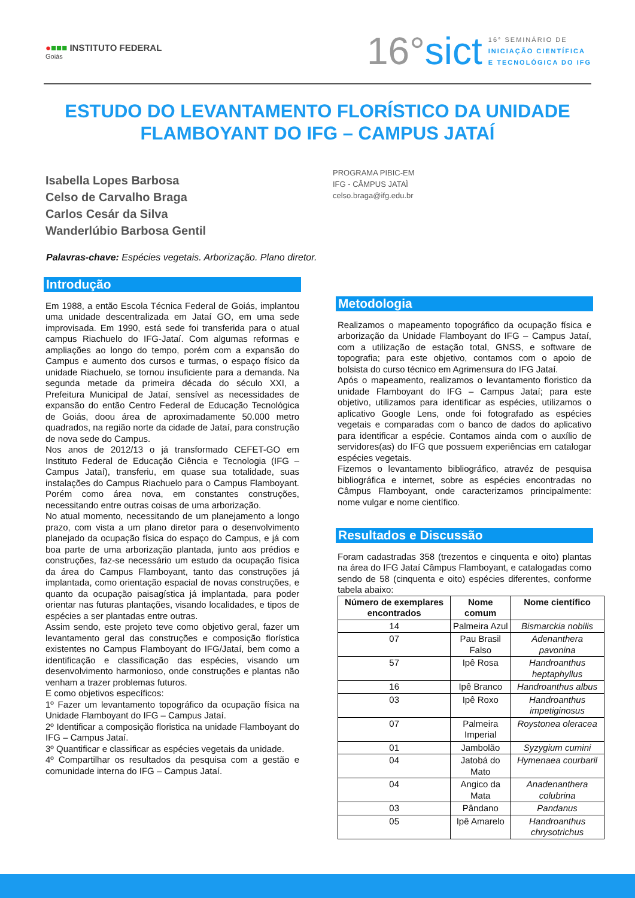●■■■ INSTITUTO FEDERAL
Goiás
16°sict
16° SEMINÁRIO DE
INICIAÇÃO CIENTÍFICA
E TECNOLÓGICA DO IFG
ESTUDO DO LEVANTAMENTO FLORÍSTICO DA UNIDADE FLAMBOYANT DO IFG – CAMPUS JATAÍ
Isabella Lopes Barbosa
Celso de Carvalho Braga
Carlos Cesár da Silva
Wanderlúbio Barbosa Gentil
PROGRAMA PIBIC-EM
IFG - CÂMPUS JATAÌ
celso.braga@ifg.edu.br
Palavras-chave: Espécies vegetais. Arborização. Plano diretor.
Introdução
Em 1988, a então Escola Técnica Federal de Goiás, implantou uma unidade descentralizada em Jataí GO, em uma sede improvisada. Em 1990, está sede foi transferida para o atual campus Riachuelo do IFG-Jataí. Com algumas reformas e ampliações ao longo do tempo, porém com a expansão do Campus e aumento dos cursos e turmas, o espaço físico da unidade Riachuelo, se tornou insuficiente para a demanda. Na segunda metade da primeira década do século XXI, a Prefeitura Municipal de Jataí, sensível as necessidades de expansão do então Centro Federal de Educação Tecnológica de Goiás, doou área de aproximadamente 50.000 metro quadrados, na região norte da cidade de Jataí, para construção de nova sede do Campus.
Nos anos de 2012/13 o já transformado CEFET-GO em Instituto Federal de Educação Ciência e Tecnologia (IFG – Campus Jataí), transferiu, em quase sua totalidade, suas instalações do Campus Riachuelo para o Campus Flamboyant. Porém como área nova, em constantes construções, necessitando entre outras coisas de uma arborização.
No atual momento, necessitando de um planejamento a longo prazo, com vista a um plano diretor para o desenvolvimento planejado da ocupação física do espaço do Campus, e já com boa parte de uma arborização plantada, junto aos prédios e construções, faz-se necessário um estudo da ocupação física da área do Campus Flamboyant, tanto das construções já implantada, como orientação espacial de novas construções, e quanto da ocupação paisagística já implantada, para poder orientar nas futuras plantações, visando localidades, e tipos de espécies a ser plantadas entre outras.
Assim sendo, este projeto teve como objetivo geral, fazer um levantamento geral das construções e composição florística existentes no Campus Flamboyant do IFG/Jataí, bem como a identificação e classificação das espécies, visando um desenvolvimento harmonioso, onde construções e plantas não venham a trazer problemas futuros.
E como objetivos específicos:
1º Fazer um levantamento topográfico da ocupação física na Unidade Flamboyant do IFG – Campus Jataí.
2º Identificar a composição floristica na unidade Flamboyant do IFG – Campus Jataí.
3º Quantificar e classificar as espécies vegetais da unidade.
4º Compartilhar os resultados da pesquisa com a gestão e comunidade interna do IFG – Campus Jataí.
Metodologia
Realizamos o mapeamento topográfico da ocupação física e arborização da Unidade Flamboyant do IFG – Campus Jataí, com a utilização de estação total, GNSS, e software de topografia; para este objetivo, contamos com o apoio de bolsista do curso técnico em Agrimensura do IFG Jataí.
Após o mapeamento, realizamos o levantamento floristico da unidade Flamboyant do IFG – Campus Jataí; para este objetivo, utilizamos para identificar as espécies, utilizamos o aplicativo Google Lens, onde foi fotografado as espécies vegetais e comparadas com o banco de dados do aplicativo para identificar a espécie. Contamos ainda com o auxílio de servidores(as) do IFG que possuem experiências em catalogar espécies vegetais.
Fizemos o levantamento bibliográfico, atravéz de pesquisa bibliográfica e internet, sobre as espécies encontradas no Câmpus Flamboyant, onde caracterizamos principalmente: nome vulgar e nome científico.
Resultados e Discussão
Foram cadastradas 358 (trezentos e cinquenta e oito) plantas na área do IFG Jataí Câmpus Flamboyant, e catalogadas como sendo de 58 (cinquenta e oito) espécies diferentes, conforme tabela abaixo:
| Número de exemplares encontrados | Nome comum | Nome científico |
| --- | --- | --- |
| 14 | Palmeira Azul | Bismarckia nobilis |
| 07 | Pau Brasil Falso | Adenanthera pavonina |
| 57 | Ipê Rosa | Handroanthus heptaphyllus |
| 16 | Ipê Branco | Handroanthus albus |
| 03 | Ipê Roxo | Handroanthus impetiginosus |
| 07 | Palmeira Imperial | Roystonea oleracea |
| 01 | Jambolão | Syzygium cumini |
| 04 | Jatobá do Mato | Hymenaea courbaril |
| 04 | Angico da Mata | Anadenanthera colubrina |
| 03 | Pândano | Pandanus |
| 05 | Ipê Amarelo | Handroanthus chrysotrichus |